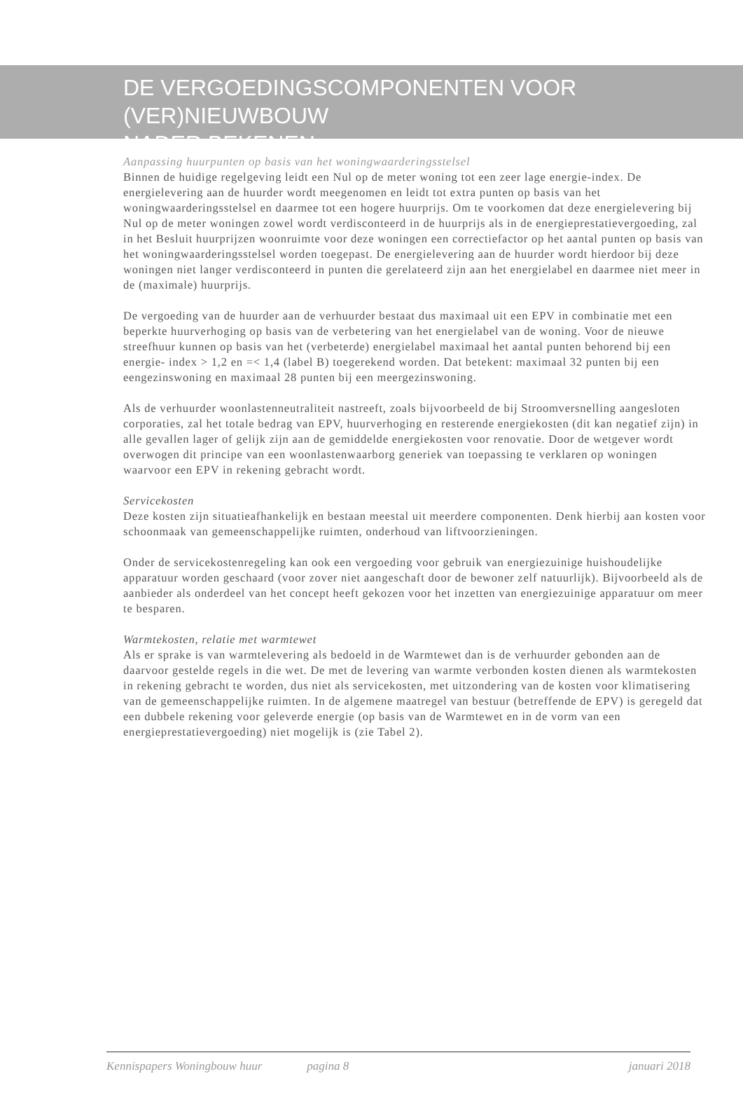DE VERGOEDINGSCOMPONENTEN VOOR (VER)NIEUWBOUW
NADER BEKENEN
Aanpassing huurpunten op basis van het woningwaarderingsstelsel
Binnen de huidige regelgeving leidt een Nul op de meter woning tot een zeer lage energie-index. De energielevering aan de huurder wordt meegenomen en leidt tot extra punten op basis van het woningwaarderingsstelsel en daarmee tot een hogere huurprijs. Om te voorkomen dat deze energielevering bij Nul op de meter woningen zowel wordt verdisconteerd in de huurprijs als in de energieprestatievergoeding, zal in het Besluit huurprijzen woonruimte voor deze woningen een correctiefactor op het aantal punten op basis van het woningwaarderingsstelsel worden toegepast. De energielevering aan de huurder wordt hierdoor bij deze woningen niet langer verdisconteerd in punten die gerelateerd zijn aan het energielabel en daarmee niet meer in de (maximale) huurprijs.
De vergoeding van de huurder aan de verhuurder bestaat dus maximaal uit een EPV in combinatie met een beperkte huurverhoging op basis van de verbetering van het energielabel van de woning. Voor de nieuwe streefhuur kunnen op basis van het (verbeterde) energielabel maximaal het aantal punten behorend bij een energie- index > 1,2 en =< 1,4 (label B) toegerekend worden. Dat betekent: maximaal 32 punten bij een eengezinswoning en maximaal 28 punten bij een meergezinswoning.
Als de verhuurder woonlastenneutraliteit nastreeft, zoals bijvoorbeeld de bij Stroomversnelling aangesloten corporaties, zal het totale bedrag van EPV, huurverhoging en resterende energiekosten (dit kan negatief zijn) in alle gevallen lager of gelijk zijn aan de gemiddelde energiekosten voor renovatie. Door de wetgever wordt overwogen dit principe van een woonlastenwaarborg generiek van toepassing te verklaren op woningen waarvoor een EPV in rekening gebracht wordt.
Servicekosten
Deze kosten zijn situatieafhankelijk en bestaan meestal uit meerdere componenten. Denk hierbij aan kosten voor schoonmaak van gemeenschappelijke ruimten, onderhoud van liftvoorzieningen.
Onder de servicekostenregeling kan ook een vergoeding voor gebruik van energiezuinige huishoudelijke apparatuur worden geschaard (voor zover niet aangeschaft door de bewoner zelf natuurlijk). Bijvoorbeeld als de aanbieder als onderdeel van het concept heeft gekozen voor het inzetten van energiezuinige apparatuur om meer te besparen.
Warmtekosten, relatie met warmtewet
Als er sprake is van warmtelevering als bedoeld in de Warmtewet dan is de verhuurder gebonden aan de daarvoor gestelde regels in die wet. De met de levering van warmte verbonden kosten dienen als warmtekosten in rekening gebracht te worden, dus niet als servicekosten, met uitzondering van de kosten voor klimatisering van de gemeenschappelijke ruimten. In de algemene maatregel van bestuur (betreffende de EPV) is geregeld dat een dubbele rekening voor geleverde energie (op basis van de Warmtewet en in de vorm van een energieprestatievergoeding) niet mogelijk is (zie Tabel 2).
Kennispapers Woningbouw huur pagina 8 januari 2018